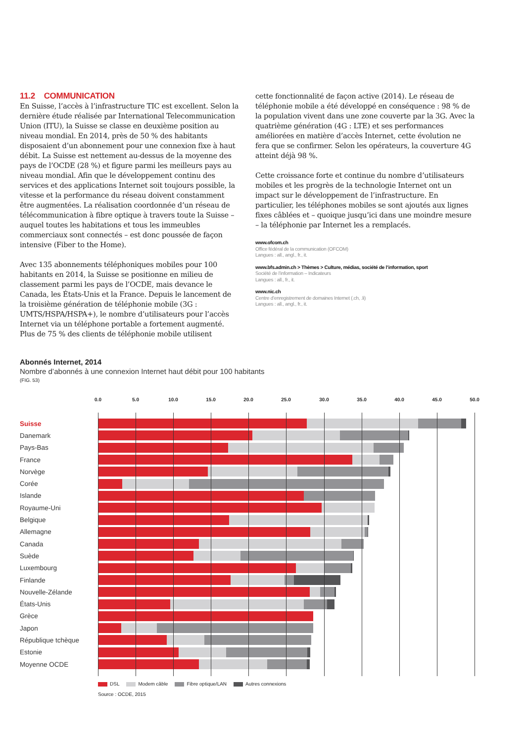11.2 COMMUNICATION
En Suisse, l’accès à l’infrastructure TIC est excellent. Selon la dernière étude réalisée par International Telecommunication Union (ITU), la Suisse se classe en deuxième position au niveau mondial. En 2014, près de 50 % des habitants disposaient d’un abonnement pour une connexion fixe à haut débit. La Suisse est nettement au-dessus de la moyenne des pays de l’OCDE (28 %) et figure parmi les meilleurs pays au niveau mondial. Afin que le développement continu des services et des applications Internet soit toujours possible, la vitesse et la performance du réseau doivent constamment être augmentées. La réalisation coordon­née d’un réseau de télécommunication à fibre optique à travers toute la Suisse – auquel toutes les habitations et tous les im­meubles commerciaux sont connectés – est donc poussée de façon intensive (Fiber to the Home).
Avec 135 abonnements téléphoniques mobiles pour 100 habitants en 2014, la Suisse se positionne en milieu de classement parmi les pays de l’OCDE, mais devance le Canada, les États-Unis et la France. Depuis le lancement de la troisième génération de télé­phonie mobile (3G : UMTS/HSPA/HSPA+), le nombre d’utilisateurs pour l’accès Internet via un téléphone portable a fortement augmenté. Plus de 75 % des clients de téléphonie mobile utilisent
cette fonctionnalité de façon active (2014). Le réseau de télépho­nie mobile a été développé en conséquence : 98 % de la popula­tion vivent dans une zone couverte par la 3G. Avec la quatrième génération (4G : LTE) et ses performances améliorées en matière d’accès Internet, cette évolution ne fera que se confirmer. Selon les opérateurs, la couverture 4G atteint déjà 98 %.
Cette croissance forte et continue du nombre d’utilisateurs mobiles et les progrès de la technologie Internet ont un impact sur le développement de l’infrastructure. En particulier, les téléphones mobiles se sont ajoutés aux lignes fixes câblées et – quoique jusqu’ici dans une moindre mesure – la téléphonie par Internet les a remplacés.
www.ofcom.ch
Office fédéral de la communication (OFCOM)
Langues : all., angl., fr., it.
www.bfs.admin.ch > Thèmes > Culture, médias, société de l’information, sport
Société de l’information – Indicateurs
Langues : all., fr., it.
www.nic.ch
Centre d’enregistrement de domaines Internet (.ch, .li)
Langues : all., angl., fr., it.
Abonnés Internet, 2014
Nombre d’abonnés à une connexion Internet haut débit pour 100 habitants
(FIG. 53)
0.0 5.0 10.0 15.0 20.0 25.0 30.0 35.0 40.0 45.0 50.0
Suisse
Danemark
Pays-Bas
France
Norvège
Corée
Islande
Royaume-Uni
Belgique
Allemagne
Canada
Suède
Luxembourg
Finlande
Nouvelle-Zélande
États-Unis
Grèce
Japon
République tchèque
Estonie
Moyenne OCDE
DSL Modem câble Fibre optique/LAN Autres connexions
Source : OCDE, 2015